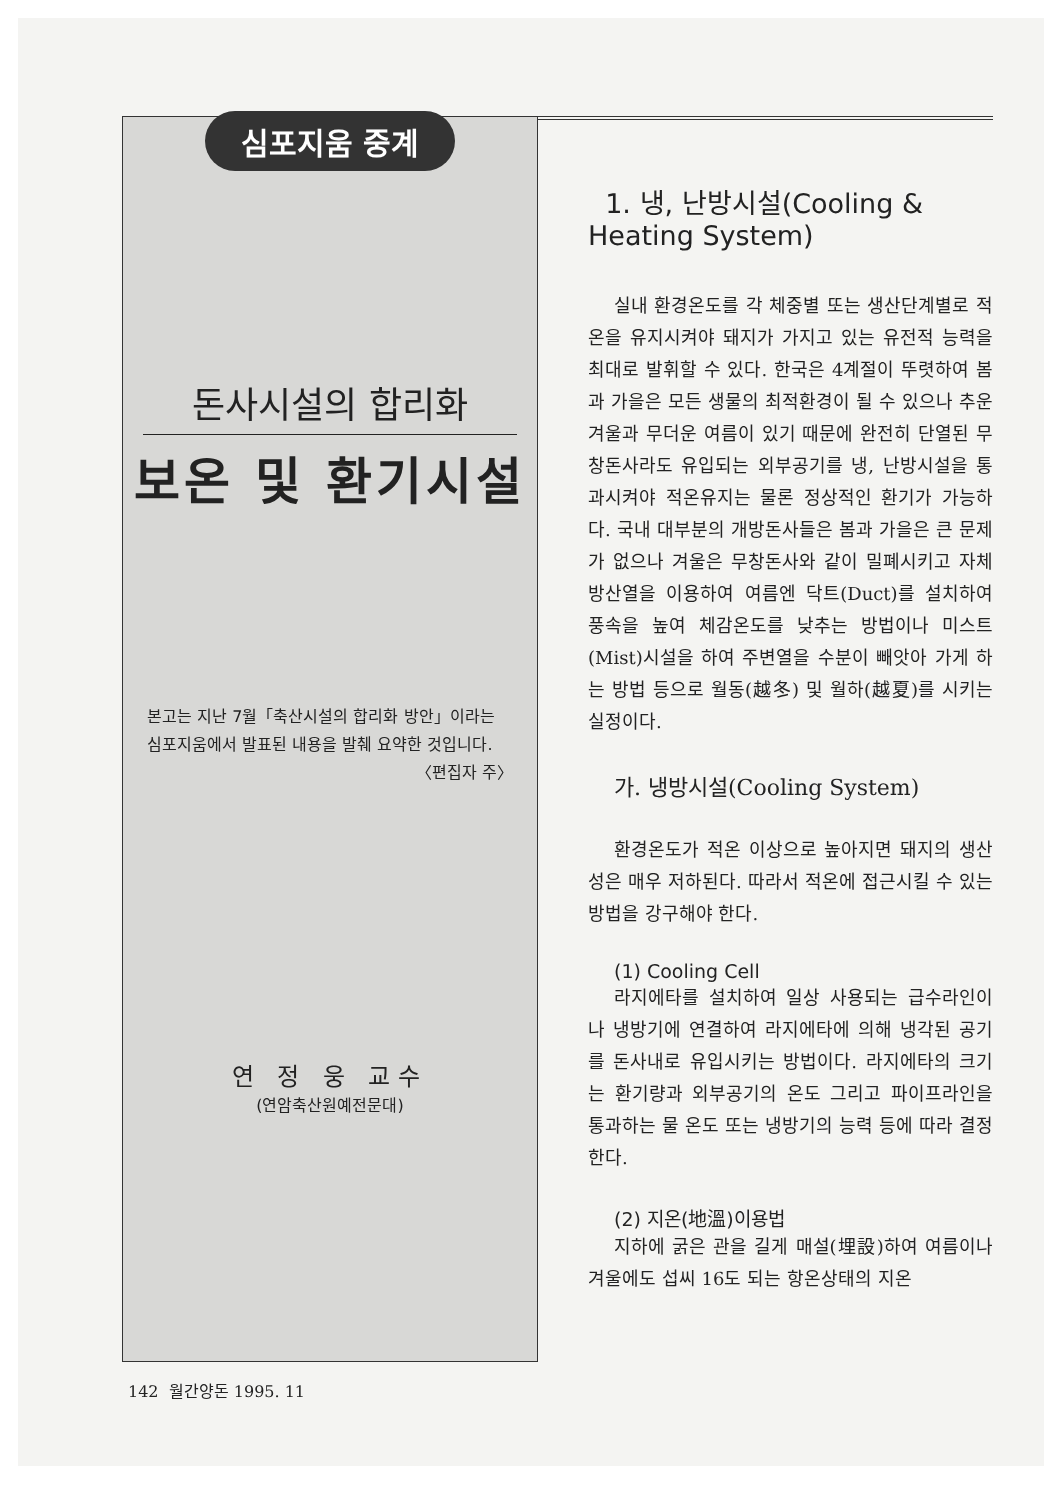심포지움 중계
돈사시설의 합리화
보온 및 환기시설
본고는 지난 7월「축산시설의 합리화 방안」이라는 심포지움에서 발표된 내용을 발췌 요약한 것입니다.
〈편집자 주〉
연 정 웅 교수
(연암축산원예전문대)
1. 냉, 난방시설(Cooling & Heating System)
실내 환경온도를 각 체중별 또는 생산단계별로 적온을 유지시켜야 돼지가 가지고 있는 유전적 능력을 최대로 발휘할 수 있다. 한국은 4계절이 뚜렷하여 봄과 가을은 모든 생물의 최적환경이 될 수 있으나 추운 겨울과 무더운 여름이 있기 때문에 완전히 단열된 무창돈사라도 유입되는 외부공기를 냉, 난방시설을 통과시켜야 적온유지는 물론 정상적인 환기가 가능하다. 국내 대부분의 개방돈사들은 봄과 가을은 큰 문제가 없으나 겨울은 무창돈사와 같이 밀폐시키고 자체 방산열을 이용하여 여름엔 닥트(Duct)를 설치하여 풍속을 높여 체감온도를 낮추는 방법이나 미스트(Mist)시설을 하여 주변열을 수분이 빼앗아 가게 하는 방법 등으로 월동(越冬) 및 월하(越夏)를 시키는 실정이다.
가. 냉방시설(Cooling System)
환경온도가 적온 이상으로 높아지면 돼지의 생산성은 매우 저하된다. 따라서 적온에 접근시킬 수 있는 방법을 강구해야 한다.
(1) Cooling Cell
라지에타를 설치하여 일상 사용되는 급수라인이나 냉방기에 연결하여 라지에타에 의해 냉각된 공기를 돈사내로 유입시키는 방법이다. 라지에타의 크기는 환기량과 외부공기의 온도 그리고 파이프라인을 통과하는 물 온도 또는 냉방기의 능력 등에 따라 결정한다.
(2) 지온(地溫)이용법
지하에 굵은 관을 길게 매설(埋設)하여 여름이나 겨울에도 섭씨 16도 되는 항온상태의 지온
142 월간양돈 1995. 11